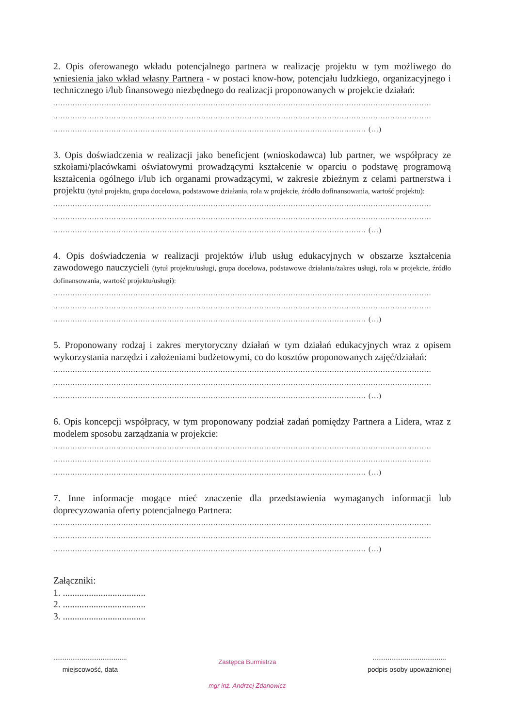2. Opis oferowanego wkładu potencjalnego partnera w realizację projektu w tym możliwego do wniesienia jako wkład własny Partnera - w postaci know-how, potencjału ludzkiego, organizacyjnego i technicznego i/lub finansowego niezbędnego do realizacji proponowanych w projekcie działań:
............................................................................................................................................................
............................................................................................................................................................
................................................................................................................................. (...)
3. Opis doświadczenia w realizacji jako beneficjent (wnioskodawca) lub partner, we współpracy ze szkołami/placówkami oświatowymi prowadzącymi kształcenie w oparciu o podstawę programową kształcenia ogólnego i/lub ich organami prowadzącymi, w zakresie zbieżnym z celami partnerstwa i projektu (tytuł projektu, grupa docelowa, podstawowe działania, rola w projekcie, źródło dofinansowania, wartość projektu):
............................................................................................................................................................
............................................................................................................................................................
................................................................................................................................. (...)
4. Opis doświadczenia w realizacji projektów i/lub usług edukacyjnych w obszarze kształcenia zawodowego nauczycieli (tytuł projektu/usługi, grupa docelowa, podstawowe działania/zakres usługi, rola w projekcie, źródło dofinansowania, wartość projektu/usługi):
............................................................................................................................................................
............................................................................................................................................................
................................................................................................................................. (...)
5. Proponowany rodzaj i zakres merytoryczny działań w tym działań edukacyjnych wraz z opisem wykorzystania narzędzi i założeniami budżetowymi, co do kosztów proponowanych zajęć/działań:
............................................................................................................................................................
............................................................................................................................................................
................................................................................................................................. (...)
6. Opis koncepcji współpracy, w tym proponowany podział zadań pomiędzy Partnera a Lidera, wraz z modelem sposobu zarządzania w projekcie:
............................................................................................................................................................
............................................................................................................................................................
................................................................................................................................. (...)
7. Inne informacje mogące mieć znaczenie dla przedstawienia wymaganych informacji lub doprecyzowania oferty potencjalnego Partnera:
............................................................................................................................................................
............................................................................................................................................................
................................................................................................................................. (...)
Załączniki:
1. ...................................
2. ...................................
3. ...................................
.......................................
miejscowość, data
Zastępca Burmistrza
mgr inż. Andrzej Zdanowicz
.......................................
podpis osoby upoważnionej